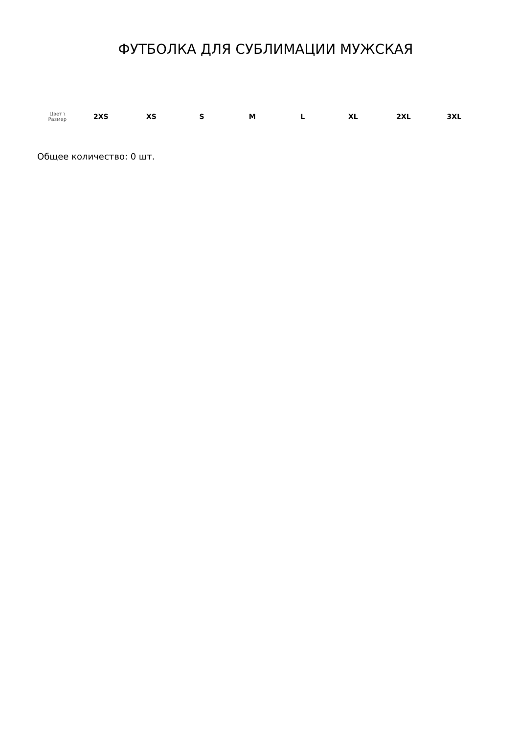ФУТБОЛКА ДЛЯ СУБЛИМАЦИИ МУЖСКАЯ
| Цвет \ Размер | 2XS | XS | S | M | L | XL | 2XL | 3XL |
| --- | --- | --- | --- | --- | --- | --- | --- | --- |
Общее количество: 0 шт.